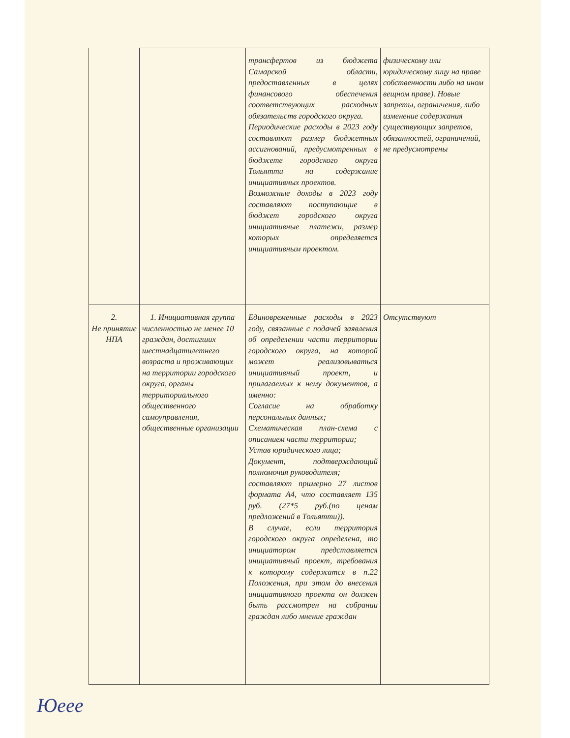| | | трансфертов из бюджета Самарской области, предоставленных в целях финансового обеспечения соответствующих расходных обязательств городского округа. Периодические расходы в 2023 году составляют размер бюджетных ассигнований, предусмотренных в бюджете городского округа Тольятти на содержание инициативных проектов. Возможные доходы в 2023 году составляют поступающие в бюджет городского округа инициативные платежи, размер которых определяется инициативным проектом. | физическому или юридическому лицу на праве собственности либо на ином вещном праве). Новые запреты, ограничения, либо изменение содержания существующих запретов, обязанностей, ограничений, не предусмотрены |
| 2. Не принятие НПА | 1. Инициативная группа численностью не менее 10 граждан, достигших шестнадцатилетнего возраста и проживающих на территории городского округа, органы территориального общественного самоуправления, общественные организации | Единовременные расходы в 2023 году, связанные с подачей заявления об определении части территории городского округа, на которой может реализовываться инициативный проект, и прилагаемых к нему документов, а именно: Согласие на обработку персональных данных; Схематическая план-схема с описанием части территории; Устав юридического лица; Документ, подтверждающий полномочия руководителя; составляют примерно 27 листов формата А4, что составляет 135 руб. (27*5 руб.(по ценам предложений в Тольятти)). В случае, если территория городского округа определена, то инициатором представляется инициативный проект, требования к которому содержатся в п.22 Положения, при этом до внесения инициативного проекта он должен быть рассмотрен на собрании граждан либо мнение граждан | Отсутствуют |
Юеее